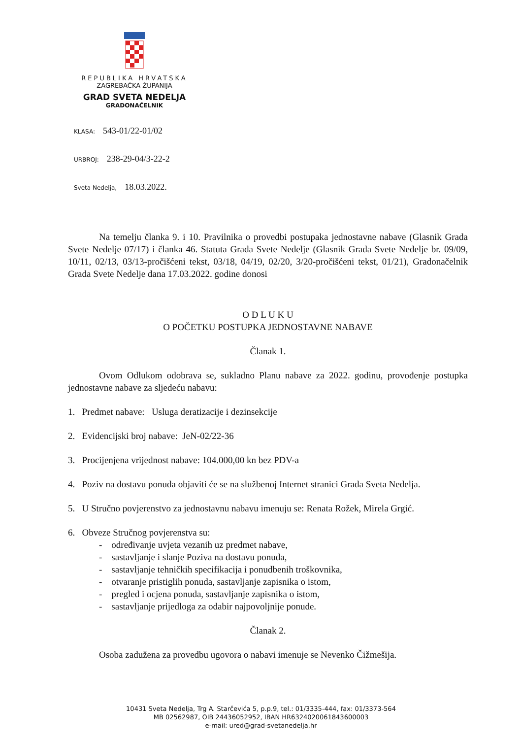REPUBLIKA HRVATSKA
ZAGREBAČKA ŽUPANIJA
GRAD SVETA NEDELJA
GRADONAČELNIK
KLASA: 543-01/22-01/02
URBROJ: 238-29-04/3-22-2
Sveta Nedelja, 18.03.2022.
Na temelju članka 9. i 10. Pravilnika o provedbi postupaka jednostavne nabave (Glasnik Grada Svete Nedelje 07/17) i članka 46. Statuta Grada Svete Nedelje (Glasnik Grada Svete Nedelje br. 09/09, 10/11, 02/13, 03/13-pročišćeni tekst, 03/18, 04/19, 02/20, 3/20-pročišćeni tekst, 01/21), Gradonačelnik Grada Svete Nedelje dana 17.03.2022. godine donosi
O D L U K U
O POČETKU POSTUPKA JEDNOSTAVNE NABAVE
Članak 1.
Ovom Odlukom odobrava se, sukladno Planu nabave za 2022. godinu, provođenje postupka jednostavne nabave za sljedeću nabavu:
1. Predmet nabave: Usluga deratizacije i dezinsekcije
2. Evidencijski broj nabave: JeN-02/22-36
3. Procijenjena vrijednost nabave: 104.000,00 kn bez PDV-a
4. Poziv na dostavu ponuda objaviti će se na službenoj Internet stranici Grada Sveta Nedelja.
5. U Stručno povjerenstvo za jednostavnu nabavu imenuju se: Renata Rožek, Mirela Grgić.
6. Obveze Stručnog povjerenstva su:
- određivanje uvjeta vezanih uz predmet nabave,
- sastavljanje i slanje Poziva na dostavu ponuda,
- sastavljanje tehničkih specifikacija i ponudbenih troškovnika,
- otvaranje pristiglih ponuda, sastavljanje zapisnika o istom,
- pregled i ocjena ponuda, sastavljanje zapisnika o istom,
- sastavljanje prijedloga za odabir najpovoljnije ponude.
Članak 2.
Osoba zadužena za provedbu ugovora o nabavi imenuje se Nevenko Čižmešija.
10431 Sveta Nedelja, Trg A. Starčevića 5, p.p.9, tel.: 01/3335-444, fax: 01/3373-564
MB 02562987, OIB 24436052952, IBAN HR6324020061843600003
e-mail: ured@grad-svetanedelja.hr